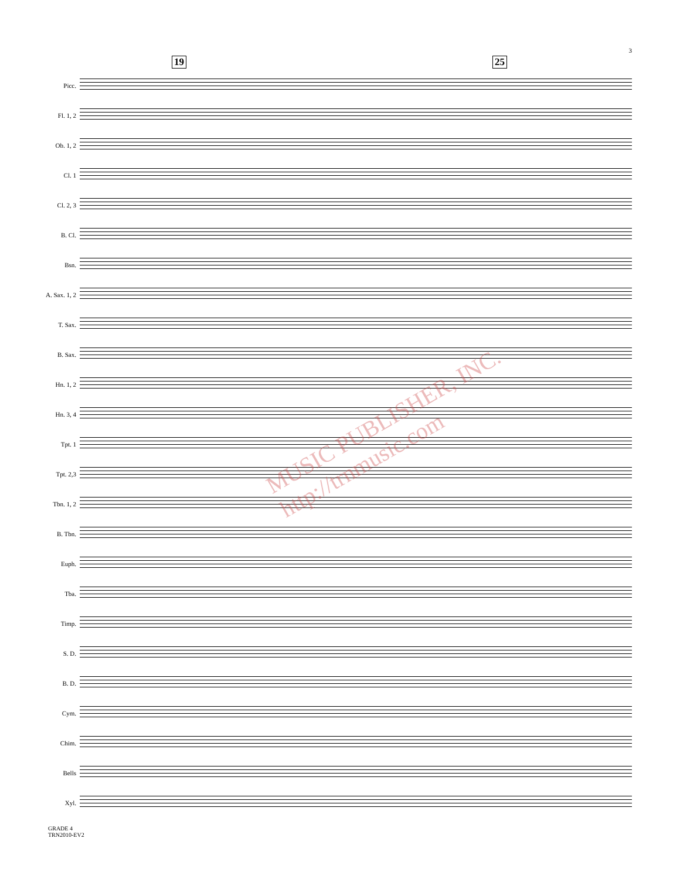3
19 25
Picc.
Fl. 1, 2
Ob. 1, 2
Cl. 1
Cl. 2, 3
B. Cl.
Bsn.
A. Sax. 1, 2
T. Sax.
B. Sax.
Hn. 1, 2
Hn. 3, 4
Tpt. 1
Tpt. 2,3
Tbn. 1, 2
B. Tbn.
Euph.
Tba.
Timp.
S. D.
B. D.
Cym.
Chim.
Bells
Xyl.
MUSIC PUBLISHER, INC. http://trnmusic.com
GRADE 4
TRN2010-EV2